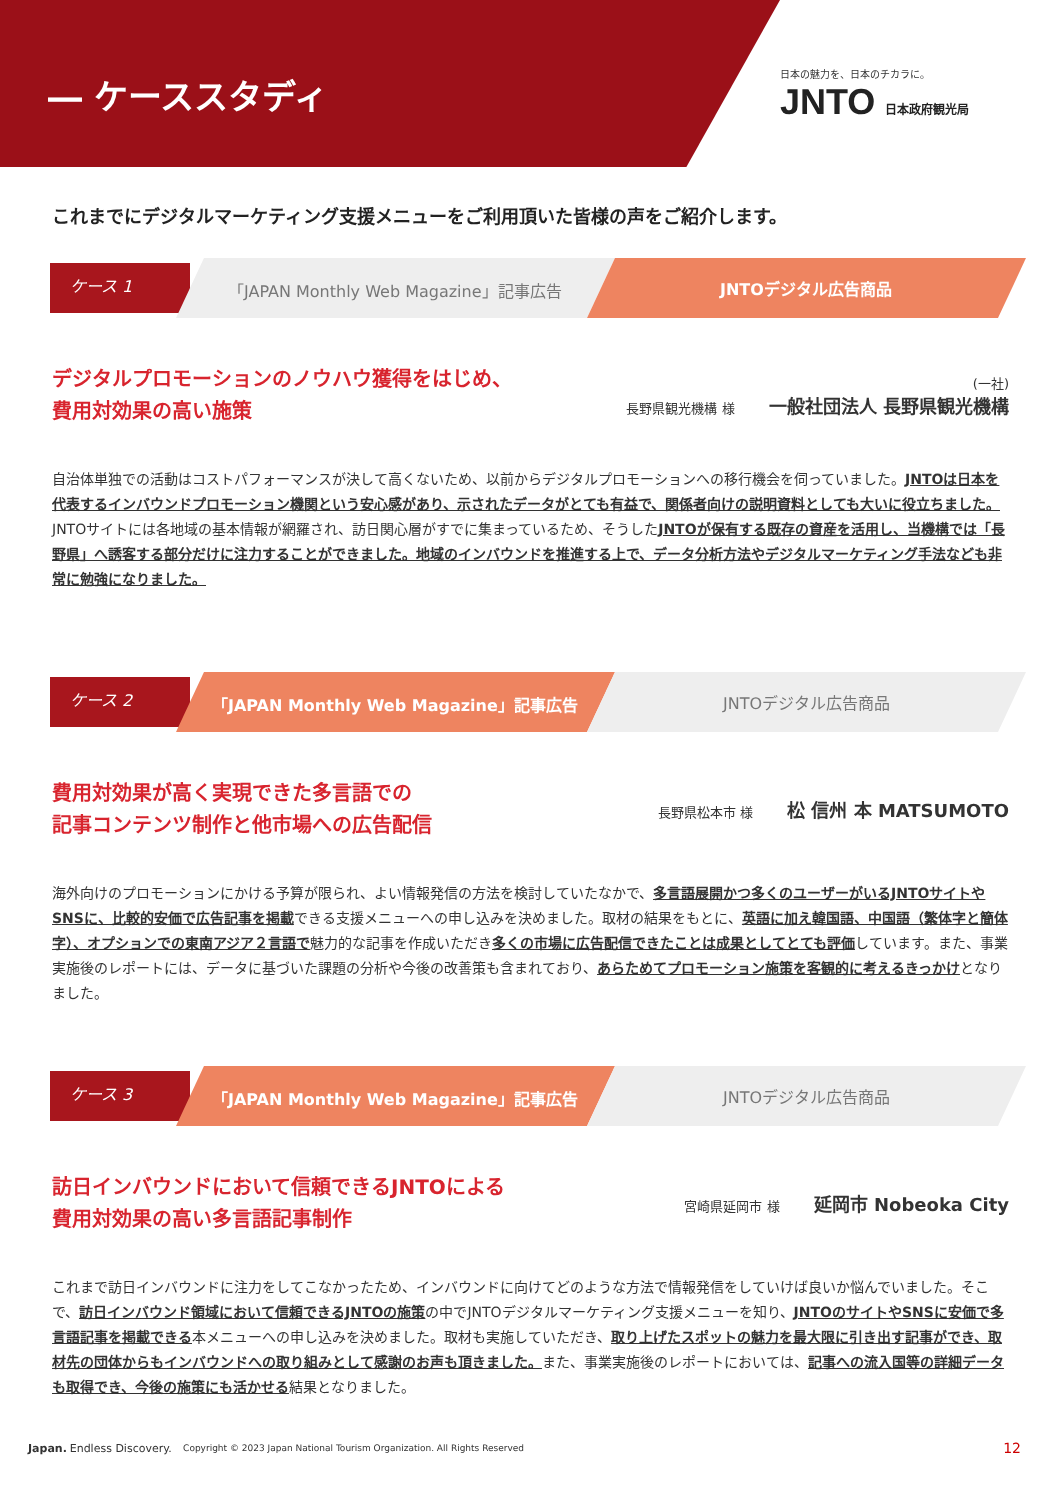― ケーススタディ
日本の魅力を、日本のチカラに。
JNTO 日本政府観光局
これまでにデジタルマーケティング支援メニューをご利用頂いた皆様の声をご紹介します。
ケース 1
「JAPAN Monthly Web Magazine」記事広告
JNTOデジタル広告商品
デジタルプロモーションのノウハウ獲得をはじめ、
費用対効果の高い施策
(一社)
長野県観光機構 様 一般社団法人 長野県観光機構
自治体単独での活動はコストパフォーマンスが決して高くないため、以前からデジタルプロモーションへの移行機会を伺っていました。JNTOは日本を代表するインバウンドプロモーション機関という安心感があり、示されたデータがとても有益で、関係者向けの説明資料としても大いに役立ちました。JNTOサイトには各地域の基本情報が網羅され、訪日関心層がすでに集まっているため、そうしたJNTOが保有する既存の資産を活用し、当機構では「長野県」へ誘客する部分だけに注力することができました。地域のインバウンドを推進する上で、データ分析方法やデジタルマーケティング手法なども非常に勉強になりました。
ケース 2
「JAPAN Monthly Web Magazine」記事広告
JNTOデジタル広告商品
費用対効果が高く実現できた多言語での
記事コンテンツ制作と他市場への広告配信
長野県松本市 様 松 信州 本 MATSUMOTO
海外向けのプロモーションにかける予算が限られ、よい情報発信の方法を検討していたなかで、多言語展開かつ多くのユーザーがいるJNTOサイトやSNSに、比較的安価で広告記事を掲載できる支援メニューへの申し込みを決めました。取材の結果をもとに、英語に加え韓国語、中国語（繁体字と簡体字）、オプションでの東南アジア２言語で魅力的な記事を作成いただき多くの市場に広告配信できたことは成果としてとても評価しています。また、事業実施後のレポートには、データに基づいた課題の分析や今後の改善策も含まれており、あらためてプロモーション施策を客観的に考えるきっかけとなりました。
ケース 3
「JAPAN Monthly Web Magazine」記事広告
JNTOデジタル広告商品
訪日インバウンドにおいて信頼できるJNTOによる
費用対効果の高い多言語記事制作
宮崎県延岡市 様 延岡市 Nobeoka City
これまで訪日インバウンドに注力をしてこなかったため、インバウンドに向けてどのような方法で情報発信をしていけば良いか悩んでいました。そこで、訪日インバウンド領域において信頼できるJNTOの施策の中でJNTOデジタルマーケティング支援メニューを知り、JNTOのサイトやSNSに安価で多言語記事を掲載できる本メニューへの申し込みを決めました。取材も実施していただき、取り上げたスポットの魅力を最大限に引き出す記事ができ、取材先の団体からもインバウンドへの取り組みとして感謝のお声も頂きました。また、事業実施後のレポートにおいては、記事への流入国等の詳細データも取得でき、今後の施策にも活かせる結果となりました。
Japan. Endless Discovery. Copyright © 2023 Japan National Tourism Organization. All Rights Reserved 12